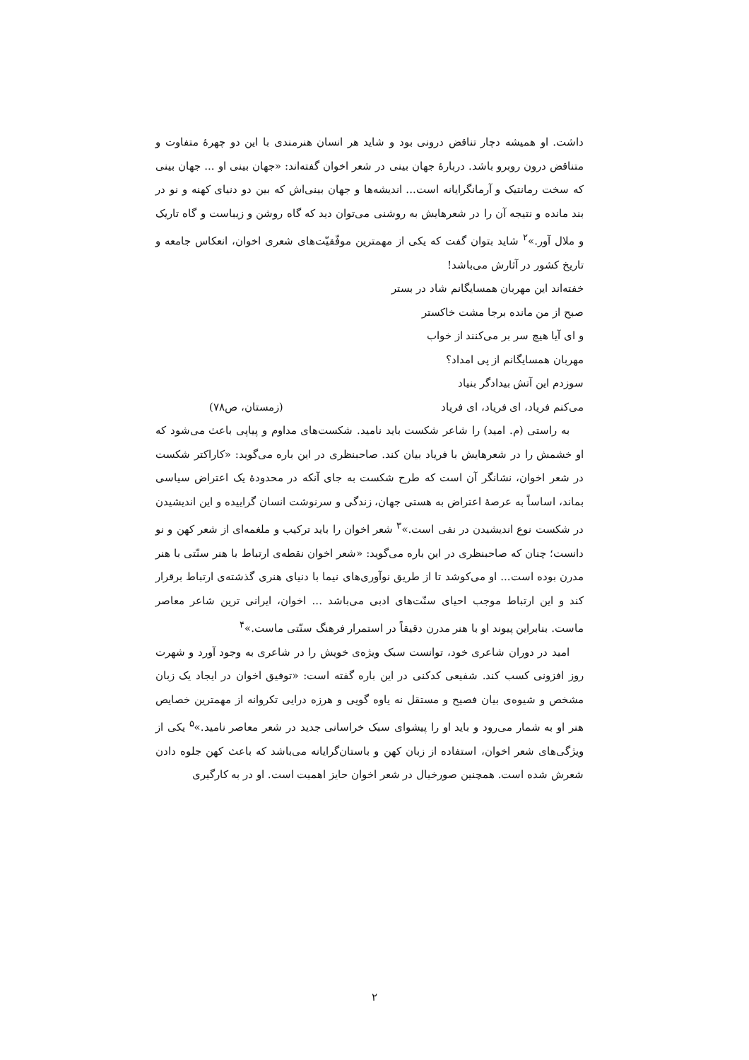داشت. او همیشه دچار تناقض درونی بود و شاید هر انسان هنرمندی با این دو چهرهٔ متفاوت و متناقض درون روبرو باشد. دربارهٔ جهان بینی در شعر اخوان گفته‌اند: «جهان بینی او ... جهان بینی که سخت رمانتیک و آرمانگرایانه است... اندیشه‌ها و جهان بینی‌اش که بین دو دنیای کهنه و نو در بند مانده و نتیجه آن را در شعرهایش به روشنی می‌توان دید که گاه روشن و زیباست و گاه تاریک و ملال آور.»<sup>۲</sup> شاید بتوان گفت که یکی از مهمترین موفّقیّت‌های شعری اخوان، انعکاس جامعه و تاریخ کشور در آثارش می‌باشد!
خفته‌اند این مهربان همسایگانم شاد در بستر
صبح از من مانده برجا مشت خاکستر
و ای آیا هیچ سر بر می‌کنند از خواب
مهربان همسایگانم از پی امداد؟
سوزدم این آتش بیدادگر بنیاد
می‌کنم فریاد، ای فریاد، ای فریاد (زمستان، ص۷۸)
به راستی (م. امید) را شاعر شکست باید نامید. شکست‌های مداوم و پیاپی باعث می‌شود که او خشمش را در شعرهایش با فریاد بیان کند. صاحبنظری در این باره می‌گوید: «کاراکتر شکست در شعر اخوان، نشانگر آن است که طرح شکست به جای آنکه در محدودهٔ یک اعتراض سیاسی بماند، اساساً به عرصهٔ اعتراض به هستی جهان، زندگی و سرنوشت انسان گراییده و این اندیشیدن در شکست نوع اندیشیدن در نفی است.»<sup>۳</sup> شعر اخوان را باید ترکیب و ملغمه‌ای از شعر کهن و نو دانست؛ چنان که صاحبنظری در این باره می‌گوید: «شعر اخوان نقطه‌ی ارتباط با هنر سنّتی با هنر مدرن بوده است... او می‌کوشد تا از طریق نوآوری‌های نیما با دنیای هنری گذشته‌ی ارتباط برقرار کند و این ارتباط موجب احیای سنّت‌های ادبی می‌باشد ... اخوان، ایرانی ترین شاعر معاصر ماست. بنابراین پیوند او با هنر مدرن دقیقاً در استمرار فرهنگ سنّتی ماست.»<sup>۴</sup>
امید در دوران شاعری خود، توانست سبک ویژه‌ی خویش را در شاعری به وجود آورد و شهرت روز افزونی کسب کند. شفیعی کدکنی در این باره گفته است: «توفیق اخوان در ایجاد یک زبان مشخص و شیوه‌ی بیان فصیح و مستقل نه یاوه گویی و هرزه درایی تکروانه از مهمترین خصایص هنر او به شمار می‌رود و باید او را پیشوای سبک خراسانی جدید در شعر معاصر نامید.»<sup>۵</sup> یکی از ویژگی‌های شعر اخوان، استفاده از زبان کهن و باستان‌گرایانه می‌باشد که باعث کهن جلوه دادن شعرش شده است. همچنین صورخیال در شعر اخوان حایز اهمیت است. او در به کارگیری
۲